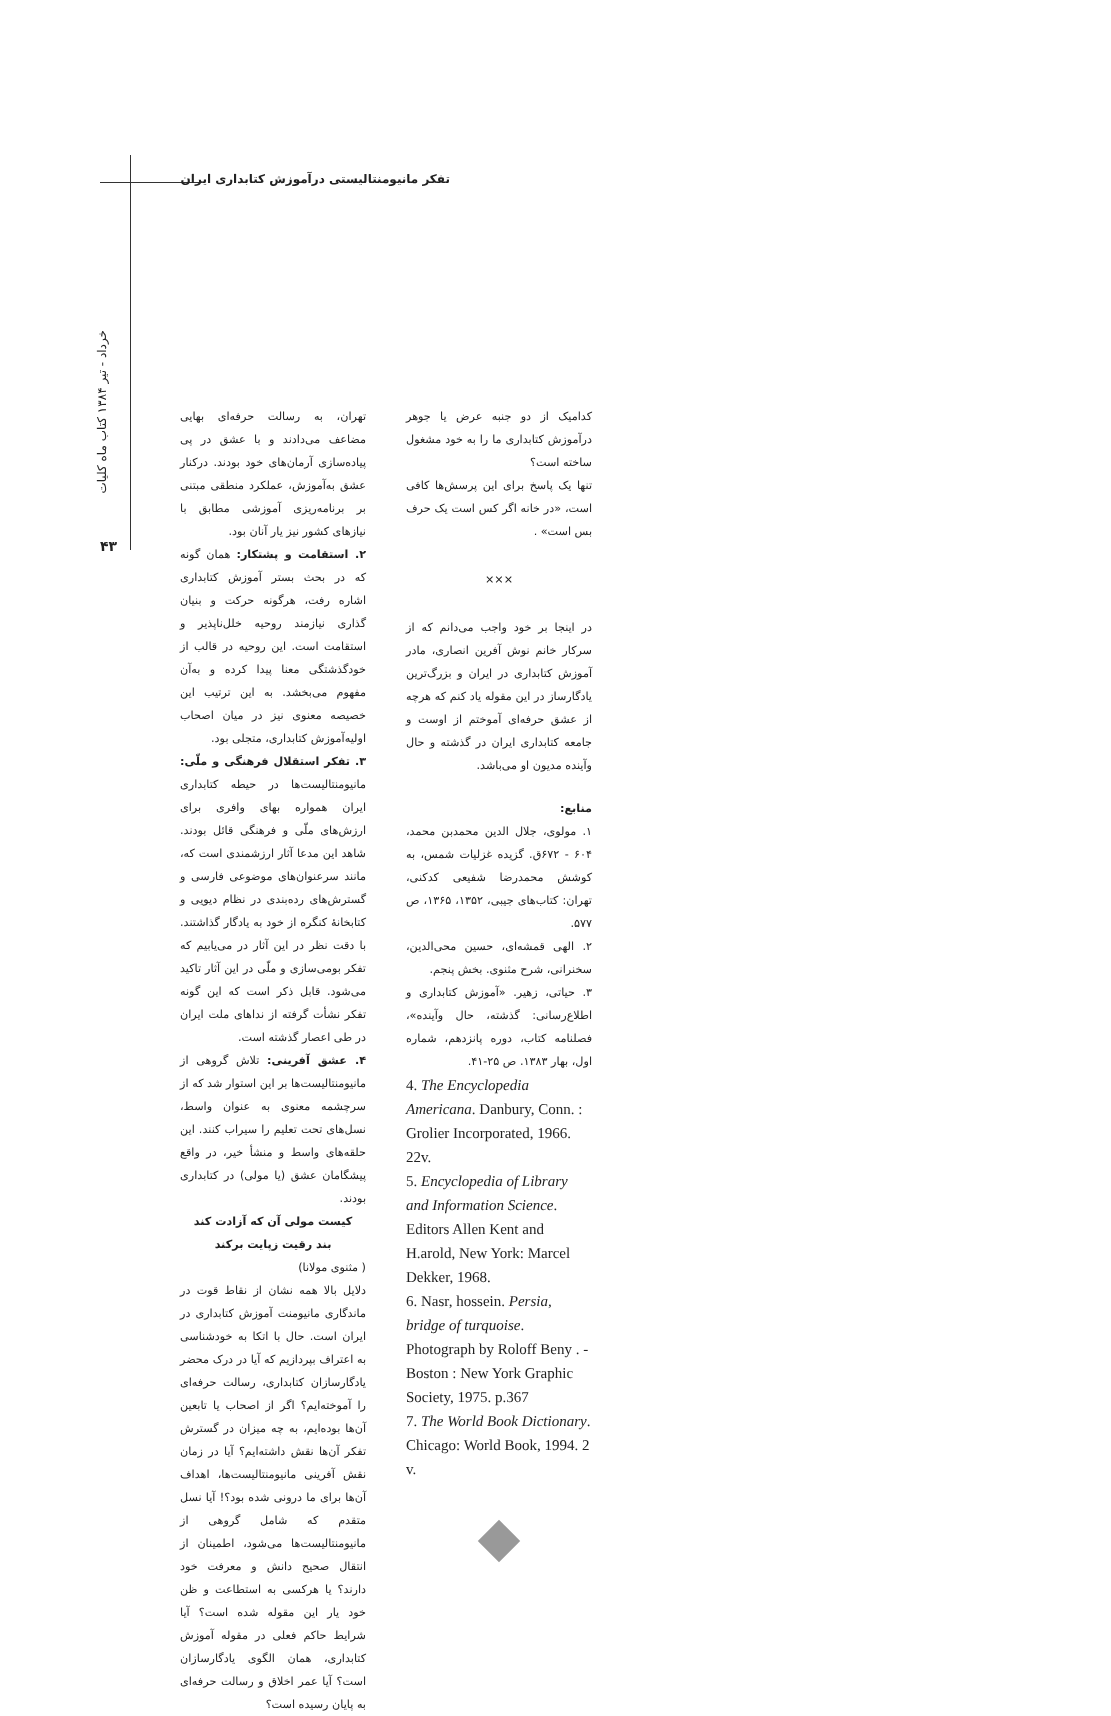تفکر مانیومنتالیستی درآموزش کتابداری ایران
خرداد - تیر ۱۳۸۴ کتاب ماه کلیات
۴۳
تهران، به رسالت حرفه‌ای بهایی مضاعف می‌دادند و با عشق در پی پیاده‌سازی آرمان‌های خود بودند. درکنار عشق به‌آموزش، عملکرد منطقی مبتنی بر برنامه‌ریزی آموزشی مطابق با نیازهای کشور نیز یار آنان بود.
۲. استقامت و پشتکار: همان گونه که در بحث بستر آموزش کتابداری اشاره رفت، هرگونه حرکت و بنیان گذاری نیازمند روحیه خلل‌ناپذیر و استقامت است. این روحیه در قالب از خودگذشتگی معنا پیدا کرده و به‌آن مفهوم می‌بخشد. به این ترتیب این خصیصه معنوی نیز در میان اصحاب اولیه‌آموزش کتابداری، متجلی بود.
۳. تفکر استقلال فرهنگی و ملّی: مانیومنتالیست‌ها در حیطه کتابداری ایران همواره بهای وافری برای ارزش‌های ملّی و فرهنگی قائل بودند. شاهد این مدعا آثار ارزشمندی است که، مانند سرعنوان‌های موضوعی فارسی و گسترش‌های رده‌بندی در نظام دیویی و کتابخانهٔ کنگره از خود به یادگار گذاشتند. با دقت نظر در این آثار در می‌یابیم که تفکر بومی‌سازی و ملّی در این آثار تاکید می‌شود. قابل ذکر است که این گونه تفکر نشأت گرفته از نداهای ملت ایران در طی اعصار گذشته است.
۴. عشق آفرینی: تلاش گروهی از مانیومنتالیست‌ها بر این استوار شد که از سرچشمه معنوی به عنوان واسط، نسل‌های تحت تعلیم را سیراب کنند. این حلقه‌های واسط و منشأ خیر، در واقع پیشگامان عشق (یا مولی) در کتابداری بودند.
کیست مولی آن که آزادت کند
بند رقیت زپایت برکند
( مثنوی مولانا)
دلایل بالا همه نشان از نقاط قوت در ماندگاری مانیومنت آموزش کتابداری در ایران است. حال با اتکا به خودشناسی به اعتراف بپردازیم که آیا در درک محضر یادگارسازان کتابداری، رسالت حرفه‌ای را آموخته‌ایم؟ اگر از اصحاب یا تابعین آن‌ها بوده‌ایم، به چه میزان در گسترش تفکر آن‌ها نقش داشته‌ایم؟ آیا در زمان نقش آفرینی مانیومنتالیست‌ها، اهداف آن‌ها برای ما درونی شده بود؟! آیا نسل متقدم که شامل گروهی از مانیومنتالیست‌ها می‌شود، اطمینان از انتقال صحیح دانش و معرفت خود دارند؟ یا هرکسی به استطاعت و ظن خود یار این مقوله شده است؟ آیا شرایط حاکم فعلی در مقوله آموزش کتابداری، همان الگوی یادگارسازان است؟ آیا عمر اخلاق و رسالت حرفه‌ای به پایان رسیده است؟
کدامیک از دو جنبه عرض یا جوهر درآموزش کتابداری ما را به خود مشغول ساخته است؟
تنها یک پاسخ برای این پرسش‌ها کافی است، «در خانه اگر کس است یک حرف بس است» .
×××
در اینجا بر خود واجب می‌دانم که از سرکار خانم نوش آفرین انصاری، مادر آموزش کتابداری در ایران و بزرگ‌ترین یادگارساز در این مقوله یاد کنم که هرچه از عشق حرفه‌ای آموختم از اوست و جامعه کتابداری ایران در گذشته و حال وآینده مدیون او می‌باشد.
منابع:
۱. مولوی، جلال الدین محمدبن محمد، ۶۰۴ - ۶۷۲ق. گزیده غزلیات شمس، به کوشش محمدرضا شفیعی کدکنی، تهران: کتاب‌های جیبی، ۱۳۵۲، ۱۳۶۵، ص ۵۷۷.
۲. الهی قمشه‌ای، حسین محی‌الدین، سخنرانی، شرح مثنوی. بخش پنجم.
۳. حیاتی، زهیر. «آموزش کتابداری و اطلاع‌رسانی: گذشته، حال وآینده»، فصلنامه کتاب، دوره پانزدهم، شماره اول، بهار ۱۳۸۳. ص ۲۵-۴۱.
4. The Encyclopedia Americana. Danbury, Conn. : Grolier Incorporated, 1966. 22v.
5. Encyclopedia of Library and Information Science. Editors Allen Kent and H.arold, New York: Marcel Dekker, 1968.
6. Nasr, hossein. Persia, bridge of turquoise. Photograph by Roloff Beny . - Boston : New York Graphic Society, 1975. p.367
7. The World Book Dictionary. Chicago: World Book, 1994. 2 v.